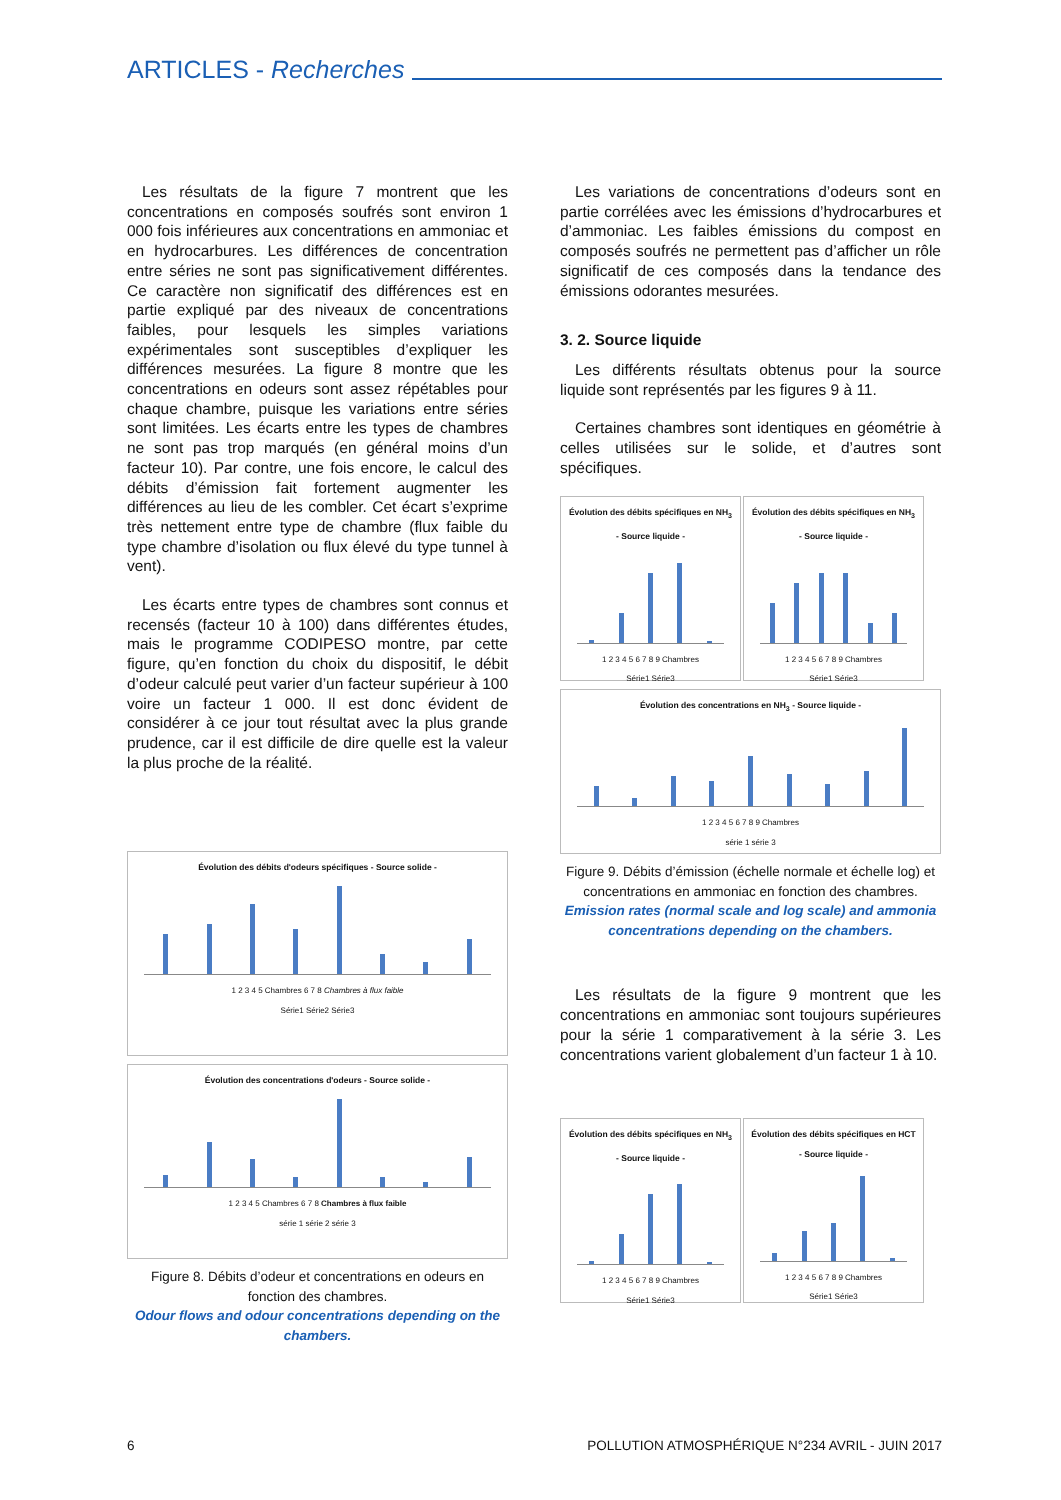ARTICLES - Recherches
Les résultats de la figure 7 montrent que les concentrations en composés soufrés sont environ 1 000 fois inférieures aux concentrations en ammoniac et en hydrocarbures. Les différences de concentration entre séries ne sont pas significativement différentes. Ce caractère non significatif des différences est en partie expliqué par des niveaux de concentrations faibles, pour lesquels les simples variations expérimentales sont susceptibles d’expliquer les différences mesurées. La figure 8 montre que les concentrations en odeurs sont assez répétables pour chaque chambre, puisque les variations entre séries sont limitées. Les écarts entre les types de chambres ne sont pas trop marqués (en général moins d’un facteur 10). Par contre, une fois encore, le calcul des débits d’émission fait fortement augmenter les différences au lieu de les combler. Cet écart s’exprime très nettement entre type de chambre (flux faible du type chambre d’isolation ou flux élevé du type tunnel à vent).
Les écarts entre types de chambres sont connus et recensés (facteur 10 à 100) dans différentes études, mais le programme CODIPESO montre, par cette figure, qu’en fonction du choix du dispositif, le débit d’odeur calculé peut varier d’un facteur supérieur à 100 voire un facteur 1 000. Il est donc évident de considérer à ce jour tout résultat avec la plus grande prudence, car il est difficile de dire quelle est la valeur la plus proche de la réalité.
Évolution des débits d'odeurs spécifiques - Source solide -
1 2 3 4 5 Chambres 6 7 8 Chambres à flux faible
Série1 Série2 Série3
Évolution des concentrations d'odeurs - Source solide -
1 2 3 4 5 Chambres 6 7 8 Chambres à flux faible
série 1 série 2 série 3
Figure 8. Débits d’odeur et concentrations en odeurs en fonction des chambres.
Odour flows and odour concentrations depending on the chambers.
Les variations de concentrations d’odeurs sont en partie corrélées avec les émissions d’hydrocarbures et d’ammoniac. Les faibles émissions du compost en composés soufrés ne permettent pas d’afficher un rôle significatif de ces composés dans la tendance des émissions odorantes mesurées.
3. 2. Source liquide
Les différents résultats obtenus pour la source liquide sont représentés par les figures 9 à 11.
Certaines chambres sont identiques en géométrie à celles utilisées sur le solide, et d’autres sont spécifiques.
Évolution des débits spécifiques en NH<sub>3</sub> - Source liquide -
1 2 3 4 5 6 7 8 9 Chambres
Série1 Série3
Évolution des débits spécifiques en NH<sub>3</sub> - Source liquide -
1 2 3 4 5 6 7 8 9 Chambres
Série1 Série3
Évolution des concentrations en NH<sub>3</sub> - Source liquide -
1 2 3 4 5 6 7 8 9 Chambres
série 1 série 3
Figure 9. Débits d’émission (échelle normale et échelle log) et concentrations en ammoniac en fonction des chambres.
Emission rates (normal scale and log scale) and ammonia concentrations depending on the chambers.
Les résultats de la figure 9 montrent que les concentrations en ammoniac sont toujours supérieures pour la série 1 comparativement à la série 3. Les concentrations varient globalement d’un facteur 1 à 10.
Évolution des débits spécifiques en NH<sub>3</sub> - Source liquide -
1 2 3 4 5 6 7 8 9 Chambres
Série1 Série3
Évolution des débits spécifiques en HCT - Source liquide -
1 2 3 4 5 6 7 8 9 Chambres
Série1 Série3
6 POLLUTION ATMOSPHÉRIQUE N°234 AVRIL - JUIN 2017